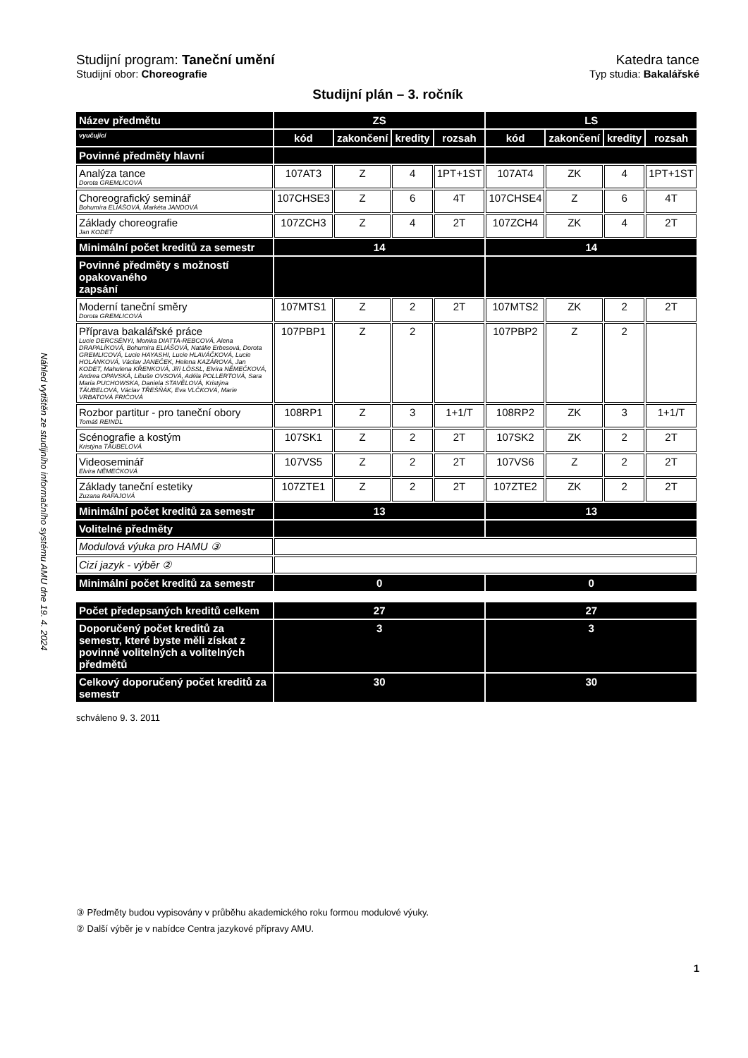Náhled vytištěn ze studijního informačního systému AMU dne 19. 4. 2024
Studijní program: Taneční umění
Studijní obor: Choreografie
Katedra tance
Typ studia: Bakalářské
Studijní plán – 3. ročník
| Název předmětu | ZS | | | | LS | | | |
| --- | --- | --- | --- | --- | --- | --- | --- | --- |
| vyučující | kód | zakončení | kredity | rozsah | kód | zakončení | kredity | rozsah |
| Povinné předměty hlavní | | | | | | | | |
| Analýza tance Dorota GREMLICOVÁ | 107AT3 | Z | 4 | 1PT+1ST | 107AT4 | ZK | 4 | 1PT+1ST |
| Choreografický seminář Bohumíra ELIÁŠOVÁ, Markéta JANDOVÁ | 107CHSE3 | Z | 6 | 4T | 107CHSE4 | Z | 6 | 4T |
| Základy choreografie Jan KODET | 107ZCH3 | Z | 4 | 2T | 107ZCH4 | ZK | 4 | 2T |
| Minimální počet kreditů za semestr | 14 | | | | 14 | | | |
| Povinné předměty s možností opakovaného zapsání | | | | | | | | |
| Moderní taneční směry Dorota GREMLICOVÁ | 107MTS1 | Z | 2 | 2T | 107MTS2 | ZK | 2 | 2T |
| Příprava bakalářské práce Lucie DERCSÉNYI, Monika DIATTA-REBCOVÁ, Alena DRAPALÍKOVÁ, Bohumíra ELIÁŠOVÁ, Natálie Erbesová, Dorota GREMLICOVÁ, Lucie HAYASHI, Lucie HLAVÁČKOVÁ, Lucie HOLÁNKOVÁ, Václav JANEČEK, Helena KAZÁROVÁ, Jan KODET, Mahulena KŘENKOVÁ, Jiří LÖSSL, Elvíra NĚMEČKOVÁ, Andrea OPAVSKÁ, Libuše OVSOVÁ, Adéla POLLERTOVÁ, Sara Maria PUCHOWSKA, Daniela STAVĚLOVÁ, Kristýna TÄUBELOVÁ, Václav TŘEŠŇÁK, Eva VLČKOVÁ, Marie VRBATOVÁ FRIČOVÁ | 107PBP1 | Z | 2 | | 107PBP2 | Z | 2 | |
| Rozbor partitur - pro taneční obory Tomáš REINDL | 108RP1 | Z | 3 | 1+1/T | 108RP2 | ZK | 3 | 1+1/T |
| Scénografie a kostým Kristýna TÄUBELOVÁ | 107SK1 | Z | 2 | 2T | 107SK2 | ZK | 2 | 2T |
| Videoseminář Elvíra NĚMEČKOVÁ | 107VS5 | Z | 2 | 2T | 107VS6 | Z | 2 | 2T |
| Základy taneční estetiky Zuzana RAFAJOVÁ | 107ZTE1 | Z | 2 | 2T | 107ZTE2 | ZK | 2 | 2T |
| Minimální počet kreditů za semestr | 13 | | | | 13 | | | |
| Volitelné předměty | | | | | | | | |
| Modulová výuka pro HAMU ③ | | | | | | | | |
| Cizí jazyk - výběr ② | | | | | | | | |
| Minimální počet kreditů za semestr | 0 | | | | 0 | | | |
| Počet předepsaných kreditů celkem | 27 | | | | 27 | | | |
| Doporučený počet kreditů za semestr, které byste měli získat z povinně volitelných a volitelných předmětů | 3 | | | | 3 | | | |
| Celkový doporučený počet kreditů za semestr | 30 | | | | 30 | | | |
schváleno 9. 3. 2011
③ Předměty budou vypisovány v průběhu akademického roku formou modulové výuky.
② Další výběr je v nabídce Centra jazykové přípravy AMU.
1